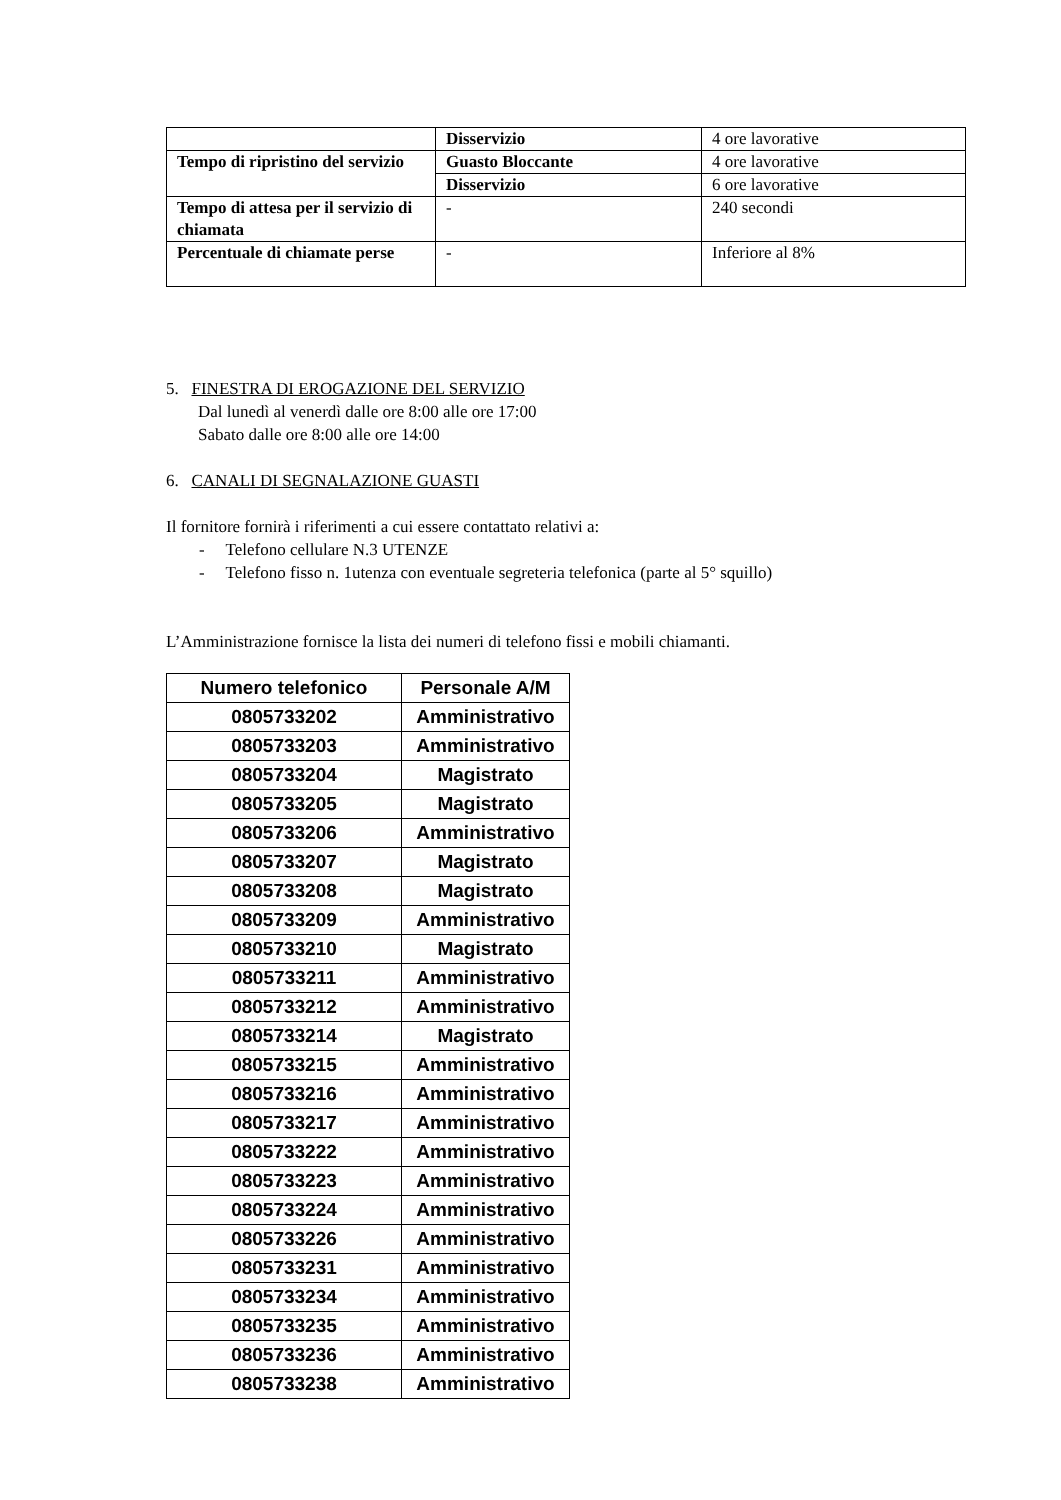| | Disservizio | 4 ore lavorative |
| Tempo di ripristino del servizio | Guasto Bloccante | 4 ore lavorative |
| | Disservizio | 6 ore lavorative |
| Tempo di attesa per il servizio di chiamata | - | 240 secondi |
| Percentuale di chiamate perse | - | Inferiore al 8% |
5. FINESTRA DI EROGAZIONE DEL SERVIZIO
Dal lunedì al venerdì dalle ore 8:00 alle ore 17:00
Sabato dalle ore 8:00 alle ore 14:00
6. CANALI DI SEGNALAZIONE GUASTI
Il fornitore fornirà i riferimenti a cui essere contattato relativi a:
- Telefono cellulare N.3 UTENZE
- Telefono fisso n. 1utenza con eventuale segreteria telefonica (parte al 5° squillo)
L’Amministrazione fornisce la lista dei numeri di telefono fissi e mobili chiamanti.
| Numero telefonico | Personale A/M |
| --- | --- |
| 0805733202 | Amministrativo |
| 0805733203 | Amministrativo |
| 0805733204 | Magistrato |
| 0805733205 | Magistrato |
| 0805733206 | Amministrativo |
| 0805733207 | Magistrato |
| 0805733208 | Magistrato |
| 0805733209 | Amministrativo |
| 0805733210 | Magistrato |
| 0805733211 | Amministrativo |
| 0805733212 | Amministrativo |
| 0805733214 | Magistrato |
| 0805733215 | Amministrativo |
| 0805733216 | Amministrativo |
| 0805733217 | Amministrativo |
| 0805733222 | Amministrativo |
| 0805733223 | Amministrativo |
| 0805733224 | Amministrativo |
| 0805733226 | Amministrativo |
| 0805733231 | Amministrativo |
| 0805733234 | Amministrativo |
| 0805733235 | Amministrativo |
| 0805733236 | Amministrativo |
| 0805733238 | Amministrativo |